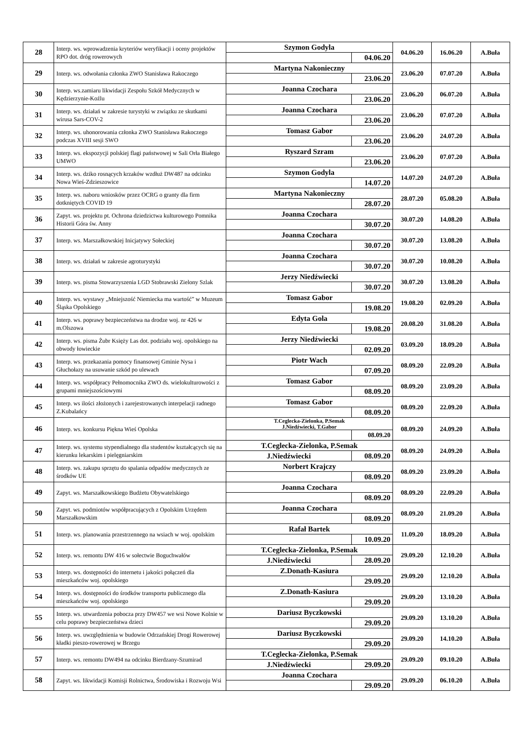| 28 | Interp. ws. wprowadzenia kryteriów weryfikacji i oceny projektów RPO dot. dróg rowerowych | Szymon Godyla | | 04.06.20 | 16.06.20 | A.Buła |
| | | | 04.06.20 | | | |
| 29 | Interp. ws. odwołania członka ZWO Stanisława Rakoczego | Martyna Nakonieczny | | 23.06.20 | 07.07.20 | A.Buła |
| | | | 23.06.20 | | | |
| 30 | Interp. ws.zamiaru likwidacji Zespołu Szkół Medycznych w Kędzierzynie-Koźlu | Joanna Czochara | | 23.06.20 | 06.07.20 | A.Buła |
| | | | 23.06.20 | | | |
| 31 | Interp. ws. działań w zakresie turystyki w związku ze skutkami wirusa Sars-COV-2 | Joanna Czochara | | 23.06.20 | 07.07.20 | A.Buła |
| | | | 23.06.20 | | | |
| 32 | Interp. ws. uhonorowania członka ZWO Stanisława Rakoczego podczas XVIII sesji SWO | Tomasz Gabor | | 23.06.20 | 24.07.20 | A.Buła |
| | | | 23.06.20 | | | |
| 33 | Interp. ws. ekspozycji polskiej flagi państwowej w Sali Orła Białego UMWO | Ryszard Szram | | 23.06.20 | 07.07.20 | A.Buła |
| | | | 23.06.20 | | | |
| 34 | Interp. ws. dziko rosnących krzaków wzdłuż DW487 na odcinku Nowa Wieś-Zdzieszowice | Szymon Godyla | | 14.07.20 | 24.07.20 | A.Buła |
| | | | 14.07.20 | | | |
| 35 | Interp. ws. naboru wniosków przez OCRG o granty dla firm dotkniętych COVID 19 | Martyna Nakonieczny | | 28.07.20 | 05.08.20 | A.Buła |
| | | | 28.07.20 | | | |
| 36 | Zapyt. ws. projektu pt. Ochrona dziedzictwa kulturowego Pomnika Historii Góra św. Anny | Joanna Czochara | | 30.07.20 | 14.08.20 | A.Buła |
| | | | 30.07.20 | | | |
| 37 | Interp. ws. Marszałkowskiej Inicjatywy Sołeckiej | Joanna Czochara | | 30.07.20 | 13.08.20 | A.Buła |
| | | | 30.07.20 | | | |
| 38 | Interp. ws. działań w zakresie agroturystyki | Joanna Czochara | | 30.07.20 | 10.08.20 | A.Buła |
| | | | 30.07.20 | | | |
| 39 | Interp. ws. pisma Stowarzyszenia LGD Stobrawski Zielony Szlak | Jerzy Niedźwiecki | | 30.07.20 | 13.08.20 | A.Buła |
| | | | 30.07.20 | | | |
| 40 | Interp. ws. wystawy „Mniejszość Niemiecka ma wartość” w Muzeum Śląska Opolskiego | Tomasz Gabor | | 19.08.20 | 02.09.20 | A.Buła |
| | | | 19.08.20 | | | |
| 41 | Interp. ws. poprawy bezpieczeństwa na drodze woj. nr 426 w m.Olszowa | Edyta Gola | | 20.08.20 | 31.08.20 | A.Buła |
| | | | 19.08.20 | | | |
| 42 | Interp. ws. pisma Żubr Księży Las dot. podziału woj. opolskiego na obwody łowieckie | Jerzy Niedźwiecki | | 03.09.20 | 18.09.20 | A.Buła |
| | | | 02.09.20 | | | |
| 43 | Interp. ws. przekazania pomocy finansowej Gminie Nysa i Głuchołazy na usuwanie szkód po ulewach | Piotr Wach | | 08.09.20 | 22.09.20 | A.Buła |
| | | | 07.09.20 | | | |
| 44 | Interp. ws. współpracy Pełnomocnika ZWO ds. wielokulturowości z grupami mniejszościowymi | Tomasz Gabor | | 08.09.20 | 23.09.20 | A.Buła |
| | | | 08.09.20 | | | |
| 45 | Interp. ws ilości złożonych i zarejestrowanych interpelacji radnego Z.Kubalańcy | Tomasz Gabor | | 08.09.20 | 22.09.20 | A.Buła |
| | | | 08.09.20 | | | |
| 46 | Interp. ws. konkursu Piękna Wieś Opolska | T.Ceglecka-Zielonka, P.Semak J.Niedźwiecki, T.Gabor | | 08.09.20 | 24.09.20 | A.Buła |
| | | | 08.09.20 | | | |
| 47 | Interp. ws. systemu stypendialnego dla studentów kształcących się na kierunku lekarskim i pielęgniarskim | T.Ceglecka-Zielonka, P.Semak | | 08.09.20 | 24.09.20 | A.Buła |
| | | J.Niedźwiecki | 08.09.20 | | | |
| 48 | Interp. ws. zakupu sprzętu do spalania odpadów medycznych ze środków UE | Norbert Krajczy | | 08.09.20 | 23.09.20 | A.Buła |
| | | | 08.09.20 | | | |
| 49 | Zapyt. ws. Marszałkowskiego Budżetu Obywatelskiego | Joanna Czochara | | 08.09.20 | 22.09.20 | A.Buła |
| | | | 08.09.20 | | | |
| 50 | Zapyt. ws. podmiotów współpracujących z Opolskim Urzędem Marszałkowskim | Joanna Czochara | | 08.09.20 | 21.09.20 | A.Buła |
| | | | 08.09.20 | | | |
| 51 | Interp. ws. planowania przestrzennego na wsiach w woj. opolskim | Rafał Bartek | | 11.09.20 | 18.09.20 | A.Buła |
| | | | 10.09.20 | | | |
| 52 | Interp. ws. remontu DW 416 w sołectwie Boguchwałów | T.Ceglecka-Zielonka, P.Semak | | 29.09.20 | 12.10.20 | A.Buła |
| | | J.Niedźwiecki | 28.09.20 | | | |
| 53 | Interp. ws. dostępności do internetu i jakości połączeń dla mieszkańców woj. opolskiego | Z.Donath-Kasiura | | 29.09.20 | 12.10.20 | A.Buła |
| | | | 29.09.20 | | | |
| 54 | Interp. ws. dostępności do środków transportu publicznego dla mieszkańców woj. opolskiego | Z.Donath-Kasiura | | 29.09.20 | 13.10.20 | A.Buła |
| | | | 29.09.20 | | | |
| 55 | Interp. ws. utwardzenia pobocza przy DW457 we wsi Nowe Kolnie w celu poprawy bezpieczeństwa dzieci | Dariusz Byczkowski | | 29.09.20 | 13.10.20 | A.Buła |
| | | | 29.09.20 | | | |
| 56 | Interp. ws. uwzględnienia w budowie Odrzańskiej Drogi Rowerowej kładki pieszo-rowerowej w Brzegu | Dariusz Byczkowski | | 29.09.20 | 14.10.20 | A.Buła |
| | | | 29.09.20 | | | |
| 57 | Interp. ws. remontu DW494 na odcinku Bierdzany-Szumirad | T.Ceglecka-Zielonka, P.Semak | | 29.09.20 | 09.10.20 | A.Buła |
| | | J.Niedźwiecki | 29.09.20 | | | |
| 58 | Zapyt. ws. likwidacji Komisji Rolnictwa, Środowiska i Rozwoju Wsi | Joanna Czochara | | 29.09.20 | 06.10.20 | A.Buła |
| | | | 29.09.20 | | | |